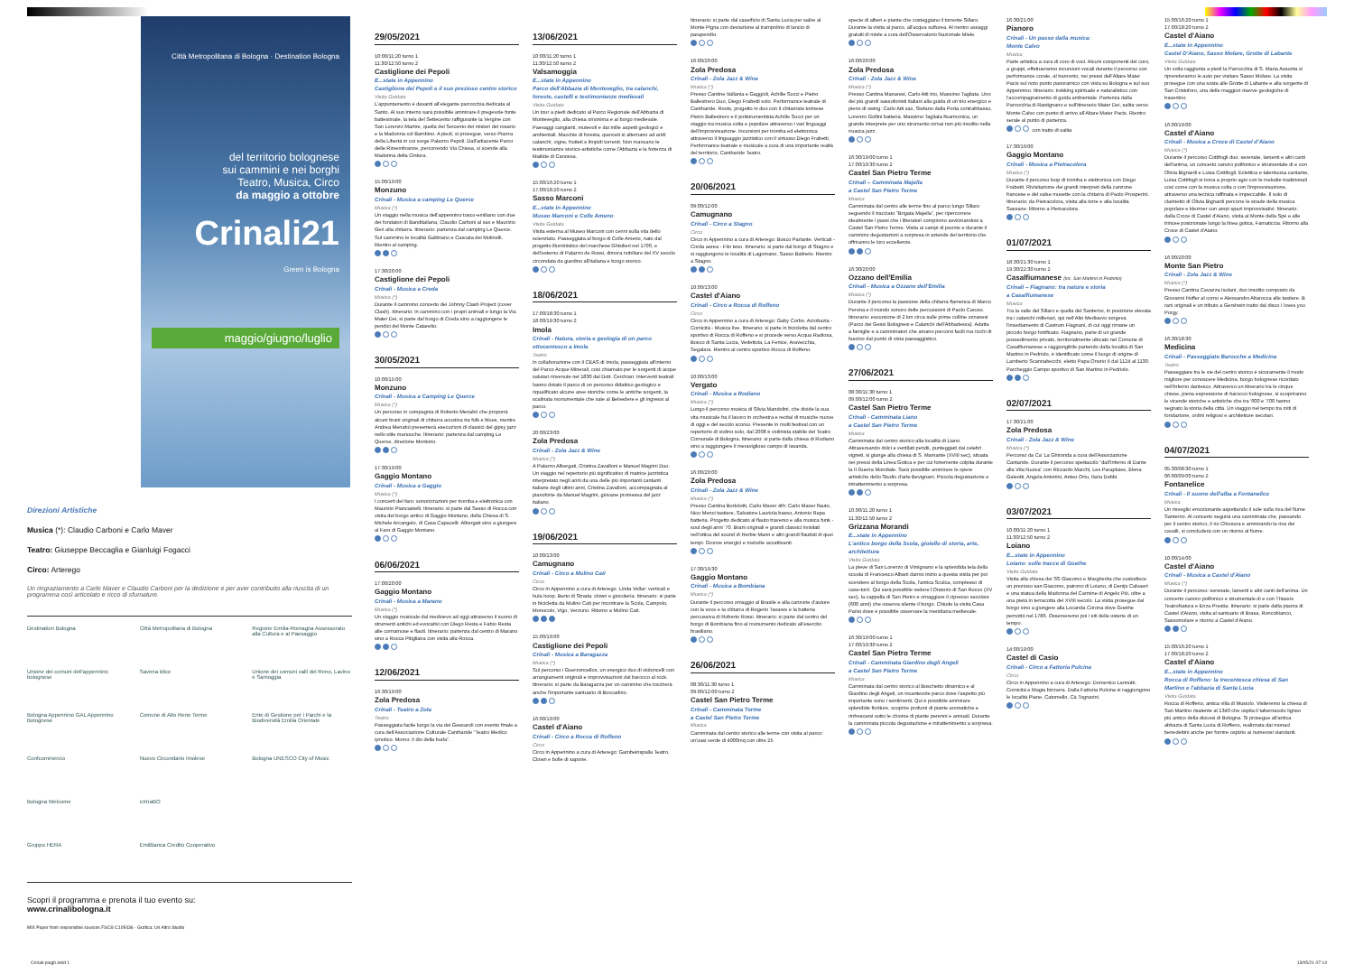Città Metropolitana di Bologna · Destination Bologna
del territorio bolognese
sui cammini e nei borghi
Teatro, Musica, Circo
da maggio a ottobre
Crinali21
Green is Bologna
maggio/giugno/luglio
Direzioni Artistiche
Musica (*): Claudio Carboni e Carlo Maver
Teatro: Giuseppe Beccaglia e Gianluigi Fogacci
Circo: Arterego
Un ringraziamento a Carlo Maver e Claudio Carboni per la dedizione e per aver contribuito alla riuscita di un programma così articolato e ricco di sfumature.
Destination Bologna
Città Metropolitana di Bologna
Regione Emilia-Romagna Assessorato alla Cultura e al Paesaggio
Unione dei comuni dell'appennino bolognese
Savena Idice
Unione dei comuni valli del Reno, Lavino e Samoggia
Bologna Appennino GAL Appennino Bolognese
Comune di Alto Reno Terme
Ente di Gestione per i Parchi e la Biodiversità Emilia Orientale
Confcommercio
Nuovo Circondario Imolese
Bologna UNESCO City of Music
Bologna Welcome
eXtraBO
Gruppo HERA
EmilBanca Credito Cooperativo
Scopri il programma e prenota il tuo evento su:
www.crinalibologna.it
MIX Paper from responsible sources FSC® C105436 · Grafica: Un Altro Studio
29/05/2021
10:00/11:20 turno 1
11:30/12:50 turno 2
Castiglione dei Pepoli
E...state in Appennino
Castiglione dei Pepoli e il suo prezioso centro storico
Visita Guidata
L'appuntamento è davanti all'elegante parrocchia dedicata al Santo. Al suo interno sarà possibile ammirare il pregevole fonte battesimale, la tela del Settecento raffigurante la Vergine con San Lorenzo Martire, quella del Seicento dei misteri del rosario e la Madonna col Bambino. A piedi, si prosegue, verso Piazza della Libertà in cui sorge Palazzo Pepoli. Dall'adiacente Parco delle Rimembranze, percorrendo Via Chiesa, si scende alla Madonna della Cintura.
15:00/19:00
Monzuno
Crinali - Musica a camping Le Querce
Musica (*)
Un viaggio nella musica dell'appennino tosco-emiliano con due dei fondatori di Banditaliana, Claudio Carboni al sax e Maurizio Geri alla chitarra. Itinerario: partenza dal camping Le Querce. Sul cammino le località Gabbiano e Cascata dei Molinelli. Rientro al camping.
17:30/20:00
Castiglione dei Pepoli
Crinali - Musica a Creda
Musica (*)
Durante il cammino concerto dei Johnny Clash Project (cover Clash). Itinerario: in cammino con i propri animali e lungo la Via Mater Dei, si parte dal borgo di Creda sino a raggiungere le pendici del Monte Catarelto.
30/05/2021
10:00/15:00
Monzuno
Crinali - Musica a Camping Le Querce
Musica (*)
Un percorso in compagnia di Roberto Menabò che proporrà alcuni brani originali di chitarra acustica tra folk e blues, mentre Andrea Menabò presenterà esecuzioni di classici del gipsy jazz nello stile manouche. Itinerario: partenza dal camping Le Querce, direzione Montorio.
17:30/19:00
Gaggio Montano
Crinali - Musica a Gaggio
Musica (*)
I concerti del faro: sonorizzazioni per tromba e elettronica con Maurizio Piancastelli. Itinerario: si parte dal Sasso di Rocca con visita del borgo antico di Gaggio Montano, della Chiesa di S. Michele Arcangelo, di Casa Capacelli- Albergati sino a giungere al Faro di Gaggio Montano.
06/06/2021
17:00/20:00
Gaggio Montano
Crinali - Musica a Marano
Musica (*)
Un viaggio musicale dal medioevo ad oggi attraverso il suono di strumenti antichi ed evocativi con Diego Resta e Fabio Resta alle cornamuse e flauti. Itinerario: partenza dal centro di Marano sino a Rocca Pitigliana con visita alla Rocca.
12/06/2021
16:30/19:00
Zola Predosa
Crinali - Teatro a Zola
Teatro
Passeggiata facile lungo la via dei Gessaroli con evento finale a cura dell'Associazione Culturale Cantharide "Teatro Medico Ipnotico. Momo: il dio della burla".
13/06/2021
10:00/11:20 turno 1
11:30/12:50 turno 2
Valsamoggia
E...state in Appennino
Parco dell'Abbazia di Monteveglio, tra calanchi, foreste, castelli e testimonianze medievali
Visita Guidata
Un tour a piedi dedicato al Parco Regionale dell'Abbazia di Monteveglio, alla chiesa omonima e al borgo medievale. Paesaggi cangianti, mutevoli e dai mille aspetti geologici e ambientali. Macchie di foresta, querceti si alternano ad aridi calanchi, vigne, frutteti e limpidi torrenti. Non mancano le testimonianze storico-artistiche come l'Abbazia e la fortezza di Matilde di Canossa.
15:00/16:20 turno 1
17:00/18:20 turno 2
Sasso Marconi
E...state in Appennino
Museo Marconi e Colle Ameno
Visita Guidata
Visita esterna al Museo Marconi con cenni sulla vita dello scienziato. Passeggiata al borgo di Colle Ameno, nato dal progetto illuministico del marchese Ghisilieri nel 1700, e dell'esterno di Palazzo de Rossi, dimora nobiliare del XV secolo circondata da giardino all'italiana e borgo storico.
18/06/2021
17:00/18:30 turno 1
18:00/19:30 turno 2
Imola
Crinali - Natura, storia e geologia di un parco ottocentesco a Imola
Teatro
In collaborazione con il CEAS di Imola, passeggiata all'interno del Parco Acque Minerali, così chiamato per le sorgenti di acque salutari rinvenute nel 1830 dal Dott. Cerchiari. Interventi teatrali hanno dotato il parco di un percorso didattico geologico e riqualificato alcune aree storiche come le antiche sorgenti, la scalinata monumentale che sale al Belvedere e gli ingressi al parco.
20:00/23:00
Zola Predosa
Crinali - Zola Jazz & Wine
Musica (*)
A Palazzo Albergati, Cristina Zavalloni e Manuel Magrini Duo. Un viaggio nel repertorio più significativo di matrice jazzistica interpretato negli anni da una delle più importanti cantanti italiane degli ultimi anni, Cristina Zavalloni, accompagnata al pianoforte da Manuel Magrini, giovane promessa del jazz italiano.
19/06/2021
10:00/13:00
Camugnano
Crinali - Circo a Mulino Cati
Circo
Circo in Appennino a cura di Arterego. Linda Vellar: verticali e hula hoop. Berto di Strada: clown e giocoleria. Itinerario: si parte in bicicletta da Mulino Cati per incontrare la Scola, Campolo, Monocolo, Vigo, Verzuno. Ritorno a Mulino Cati.
15:00/19:00
Castiglione dei Pepoli
Crinali - Musica a Baragazza
Musica (*)
Sul percorso i Guerzoncellos, un energico duo di violoncelli con arrangiamenti originali e improvvisazioni dal barocco al rock. Itinerario: si parte da Baragazza per un cammino che toccherà anche l'importante santuario di Boccadirio.
16:00/19:00
Castel d'Aiano
Crinali - Circo a Rocca di Roffeno
Circo
Circo in Appennino a cura di Arterego: Gambeinspalla Teatro. Clown e bolle di sapone.
Itinerario: si parte dal caseificio di Santa Lucia per salire al Monte Pigna con deviazione al trampolino di lancio di parapendio.
16:00/20:00
Zola Predosa
Crinali - Zola Jazz & Wine
Musica (*)
Presso Cantine Vallania e Gaggioli, Achille Succi e Pietro Ballestrero Duo, Diego Frabetti solo. Performance teatrale di Cantharide. Roots, progetto in duo con il chitarrista torinese Pietro Ballestrero e il polistrumentista Achille Succi per un viaggio tra musica colta e popolare attraverso i vari linguaggi dell'improvvisazione. Incursioni per tromba ed elettronica attraverso il linguaggio jazzistico con il virtuoso Diego Frabetti. Performance teatrale e musicale a cura di una importante realtà del territorio, Cantharide Teatro.
20/06/2021
09:00/12:00
Camugnano
Crinali - Circo a Stagno
Circo
Circo in Appennino a cura di Arterego: Bosco Parlante. Verticali - Corda aerea - Filo teso. Itinerario: si parte dal borgo di Stagno e si raggiungono le località di Lagomano, Sasso Balinelo. Rientro a Stagno.
10:00/13:00
Castel d'Aiano
Crinali - Circo a Rocca di Roffeno
Circo
Circo in Appennino a cura di Arterego: Gaby Corbo. Acrobazia - Comicità - Musica live. Itinerario: si parte in bicicletta dal centro sportivo di Rocca di Roffeno e si procede verso Acqua Radiosa, Bosco di Santa Lucia, Vedettola, La Fenice, Aravecchia, Segalara. Rientro al centro sportivo Rocca di Roffeno.
10:00/13:00
Vergato
Crinali - Musica a Rodiano
Musica (*)
Lungo il percorso musica di Silvia Mandolini, che divide la sua vita musicale fra il lavoro in orchestra e recital di musiche nuove di oggi e del secolo scorso. Presente in molti festival con un repertorio di violino solo, dal 2008 è violinista stabile del Teatro Comunale di Bologna. Itinerario: si parte dalla chiesa di Rodiano sino a raggiungere il meraviglioso campo di lavanda.
16:00/20:00
Zola Predosa
Crinali - Zola Jazz & Wine
Musica (*)
Presso Cantina Bortolotti, Carlo Maver 4th: Carlo Maver flauto, Nico Menci tastiere, Salvatore Lauriola basso, Antonio Rapa batteria. Progetto dedicato al flauto traverso e alla musica funk - soul degli anni '70. Brani originali e grandi classici rivisitati nell'ottica del sound di Herbie Mann e altri grandi flautisti di quei tempi. Groove energici e melodie accattivanti.
17:30/19:30
Gaggio Montano
Crinali - Musica a Bombiana
Musica (*)
Durante il percorso omaggio al Brasile e alla canzone d'autore con la voce e la chitarra di Rogerio Tavares e la batteria percussiva di Roberto Rossi. Itinerario: si parte dal centro del borgo di Bombiana fino al monumento dedicato all'esercito brasiliano.
26/06/2021
08:30/11:30 turno 1
09:00/12:00 turno 2
Castel San Pietro Terme
Crinali - Camminata Terme
a Castel San Pietro Terme
Musica
Camminata dal centro storico alle terme con visita al parco: un'oasi verde di 4000mq con oltre 25
specie di alberi e piante che costeggiano il torrente Sillaro. Durante la visita al parco, all'acqua sulfurea. Al rientro assaggi gratuiti di miele a cura dell'Osservatorio Nazionale Miele.
16:00/20:00
Zola Predosa
Crinali - Zola Jazz & Wine
Musica (*)
Presso Cantina Manaresi, Carlo Atti trio, Massimo Tagliata. Uno dei più grandi sassofonisti italiani alla guida di un trio energico e pieno di swing: Carlo Atti sax, Stefano dalla Porta contrabbasso, Lorenzo Gollini batteria. Massimo Tagliata fisarmonica, un grande interprete per uno strumento ormai non più insolito nella musica jazz.
16:30/19:00 turno 1
17:00/19:30 turno 2
Castel San Pietro Terme
Crinali – Camminata Majella
a Castel San Pietro Terme
Musica
Camminata dal centro alle terme fino al parco lungo Sillaro seguendo il tracciato "Brigata Majella", per ripercorrere idealmente i passi che i liberatori compirono avvicinandosi a Castel San Pietro Terme. Visita ai campi di peonie e durante il cammino degustazioni a sorpresa in aziende del territorio che offriranno le loro eccellenze.
16:30/20:00
Ozzano dell'Emilia
Crinali - Musica a Ozzano dell'Emilia
Musica (*)
Durante il percorso la passione della chitarra flamenca di Marco Perona e il mondo sonoro delle percussioni di Paolo Caruso. Itinerario: escursione di 2 km circa sulle prime colline ozzanesi (Parco dei Gessi Bolognesi e Calanchi dell'Abbadessa). Adatta a famiglie e a camminatori che amano percorsi facili ma ricchi di fascino dal punto di vista paesaggistico.
27/06/2021
08:30/11:30 turno 1
09:00/12:00 turno 2
Castel San Pietro Terme
Crinali - Camminata Liano
a Castel San Pietro Terme
Musica
Camminata dal centro storico alla località di Liano. Attraversando dolci e ventilati pendii, punteggiati dai celebri vigneti, si giunge alla chiesa di S. Mamante (XVIII sec), situata nei pressi della Linea Gotica e per cui fortemente colpita durante la II Guerra Mondiale. Sarà possibile ammirare le opere artistiche dello Studio d'arte Bevignani. Piccola degustazione e intrattenimento a sorpresa.
10.00/11.20 turno 1
11.30/12.50 turno 2
Grizzana Morandi
E...state in Appennino
L'antico borgo della Scola, gioiello di storia, arte, architettura
Visita Guidata
La pieve di San Lorenzo di Vimignano e la splendida tela della scuola di Francesco Albani danno inizio a questa visita per poi scendere al borgo della Scola, l'antica Sculca, complesso di case-torri. Qui sarà possibile vedere l'Oratorio di San Rocco (XV sec), la cappella di San Pietro e omaggiare il cipresso secolare (600 anni) che osserva silente il borgo. Chiude la visita Casa Parisi dove è possibile osservare la meridiana medievale.
16:30/19:00 turno 1
17:00/19:30 turno 2
Castel San Pietro Terme
Crinali - Camminata Giardino degli Angeli
a Castel San Pietro Terme
Musica
Camminata dal centro storico al Boschetto dinamico e al Giardino degli Angeli, un incantevole parco dove l'aspetto più importante sono i sentimenti. Qui è possibile ammirare splendide fioriture, scoprire profumi di piante aromatiche e rinfrescarsi sotto le chiome di piante perenni e annuali. Durante la camminata piccola degustazione e intrattenimento a sorpresa.
16:30/21:00
Pianoro
Crinali - Un passo dalla musica:
Monte Calvo
Musica
Parte artistica a cura di coro di voci. Alcuni componenti del coro, a gruppi, effettueranno incursioni vocali durante il percorso con performance corale, al tramonto, nei pressi dell'Altare Mater Pacis sul noto punto panoramico con vista su Bologna e sul suo Appennino. Itinerario: trekking spirituale e naturalistico con l'accompagnamento di guida ambientale. Partenza dalla Parrocchia di Rastignano e sull'itinerario Mater Dei, salita verso Monte Calvo con punto di arrivo all'Altare Mater Pacis. Rientro serale al punto di partenza.
con tratto di salita
17:30/19:00
Gaggio Montano
Crinali - Musica a Pietracolora
Musica (*)
Durante il percorso loop di tromba e elettronica con Diego Frabetti. Rivisitazione dei grandi interpreti della canzone francese e del valse musette con la chitarra di Paolo Prosperini. Itinerario: da Pietracolora, visita alla torre e alla località Sassane. Ritorno a Pietracolora.
01/07/2021
18:30/21:30 turno 1
19:30/22:30 turno 2
Casalfiumanese (loc. San Martino in Pedriolo)
Crinali – Fiagnano: tra natura e storia
a Casalfiumanese
Musica
Tra la valle del Sillaro e quella del Santerno, in posizione elevata tra i calanchi millenari, qui nell'Alto Medioevo sorgeva l'insediamento di Castrum Flagnani, di cui oggi rimane un piccolo borgo fortificato. Fiagnano, parte di un grande possedimento privato, territorialmente ubicato nel Comune di Casalfiumanese e raggiungibile partendo dalla località di San Martino in Pedriolo, è identificato come il luogo di origine di Lamberto Scannabecchi, eletto Papa Onorio II dal 1124 al 1130. Parcheggio Campo sportivo di San Martino in Pedriolo.
02/07/2021
17:30/21:00
Zola Predosa
Crinali - Zola Jazz & Wine
Musica (*)
Percorso da Ca' La Ghironda a cura dell'Associazione Cantaride. Durante il percorso spettacolo "dall'Inferno di Dante alla Vita Nuova" con Riccardo Marchi, Les Parapluies, Elena Galeotti, Angela Antonini, Anteo Ortu, Ilaria Debbi.
03/07/2021
10:00/11:20 turno 1
11:30/12:50 turno 2
Loiano
E...state in Appennino
Loiano: sulle tracce di Goethe
Visita Guidata
Visita alla chiesa dei SS Giacomo e Margherita che custodisce un prezioso san Giacomo, patrono di Loiano, di Denijs Calvaert e una statua della Madonna del Carmine di Angelo Piò, oltre a una pietà in terracotta del XVIII secolo. La visita prosegue dal borgo sino a giungere alla Locanda Corona dove Goethe pernottò nel 1786. Osserveremo poi i siti delle osterie di un tempo.
14:00/19:00
Castel di Casio
Crinali - Circo a Fattoria Pulcina
Circo
Circo in Appennino a cura di Arterego: Domenico Lannutti. Comicità e Magia bizzarra. Dalla Fattoria Pulcina si raggiungono le località Piane, Catomello, Cà Tognarini.
15:00/16:20 turno 1
17:00/18:20 turno 2
Castel d'Aiano
E...state in Appennino
Castel D'Aiano, Sasso Molare, Grotte di Labante
Visita Guidata
Un volta raggiunta a piedi la Parrocchia di S. Maria Assunta si riprenderanno le auto per visitare Sasso Molare. La visita prosegue con una sosta alle Grotte di Labante e alla sorgente di San Cristoforo, una delle maggiori riserve geologiche di travertino.
16:00/19:00
Castel d'Aiano
Crinali - Musica a Croce di Castel d'Aiano
Musica (*)
Durante il percorso Cottifogli duo: serenate, lamenti e altri canti dell'anima, un concerto canoro polifonico e strumentale di e con Olivia Bignardi e Luisa Cottifogli. Eclettica e talentuosa cantante, Luisa Cottifogli si trova a proprio agio con le melodie tradizionali così come con la musica colta o con l'improvvisazione, attraverso una tecnica raffinata e impeccabile. Il solo di clarinetto di Olivia Bignardi percorre le strade della musica popolare e klezmer con ampi spazi improvvisativi. Itinerario: dalla Croce di Castel d'Aiano, visita al Monte della Spè e alle trincee posizionate lungo la linea gotica, Famaticcia. Ritorno alla Croce di Castel d'Aiano.
16:00/20:00
Monte San Pietro
Crinali - Zola Jazz & Wine
Musica (*)
Presso Cantina Cavazza Isolani, duo insolito composto da Giovanni Hoffer al corno e Alessandro Altarocca alle tastiere. B rani originali e un tributo a Gershwin tratto dal disco I loves you Porgy.
16:30/18:30
Medicina
Crinali - Passeggiate Barocche a Medicina
Teatro
Passeggiare tra le vie del centro storico è sicuramente il modo migliore per conoscere Medicina, borgo bolognese ricordato nell'Inferno dantesco. Attraverso un itinerario tra le cinque chiese, piena espressione di barocco bolognese, si scopriranno le vicende storiche e artistiche che tra '600 e '700 hanno segnato la storia della città. Un viaggio nel tempo tra miti di fondazione, ordini religiosi e architetture secolari.
04/07/2021
05:30/08:30 turno 1
06:00/09:00 turno 2
Fontanelice
Crinali - Il suono dell'alba a Fontanelice
Musica
Un risveglio emozionante aspettando il sole sulla riva del fiume Santerno. Al concerto seguirà una camminata che, passando per il centro storico, il rio Chiusura e ammirando la riva dei cavalli, si concluderà con un ritorno al fiume.
10:00/14:00
Castel d'Aiano
Crinali - Musica a Castel d'Aiano
Musica (*)
Durante il percorso: serenate, lamenti e altri canti dell'anima. Un concerto canoro polifonico e strumentale di e con Thiasos TeatroNatura e Enza Prestia. Itinerario: si parte dalla piazza di Castel d'Aiano, visita al santuario di Brasa, Roncobianco, Sassomolare e ritorno a Castel d'Aiano.
15:00/16:20 turno 1
17:00/18:20 turno 2
Castel d'Aiano
E...state in Appennino
Rocca di Roffeno: la trecentesca chiesa di San Martino e l'abbazia di Santa Lucia
Visita Guidata
Rocca di Roffeno, antica villa di Musiolo. Visiteremo la chiesa di San Martino risalente al 1340 che ospita il tabernacolo ligneo più antico della diocesi di Bologna. Si prosegue all'antica abbazia di Santa Lucia di Roffeno, realizzata dai monaci benedettini anche per fornire ospizio ai numerosi viandanti.
Crinali-piegh.indd 1 13/05/21 07:14